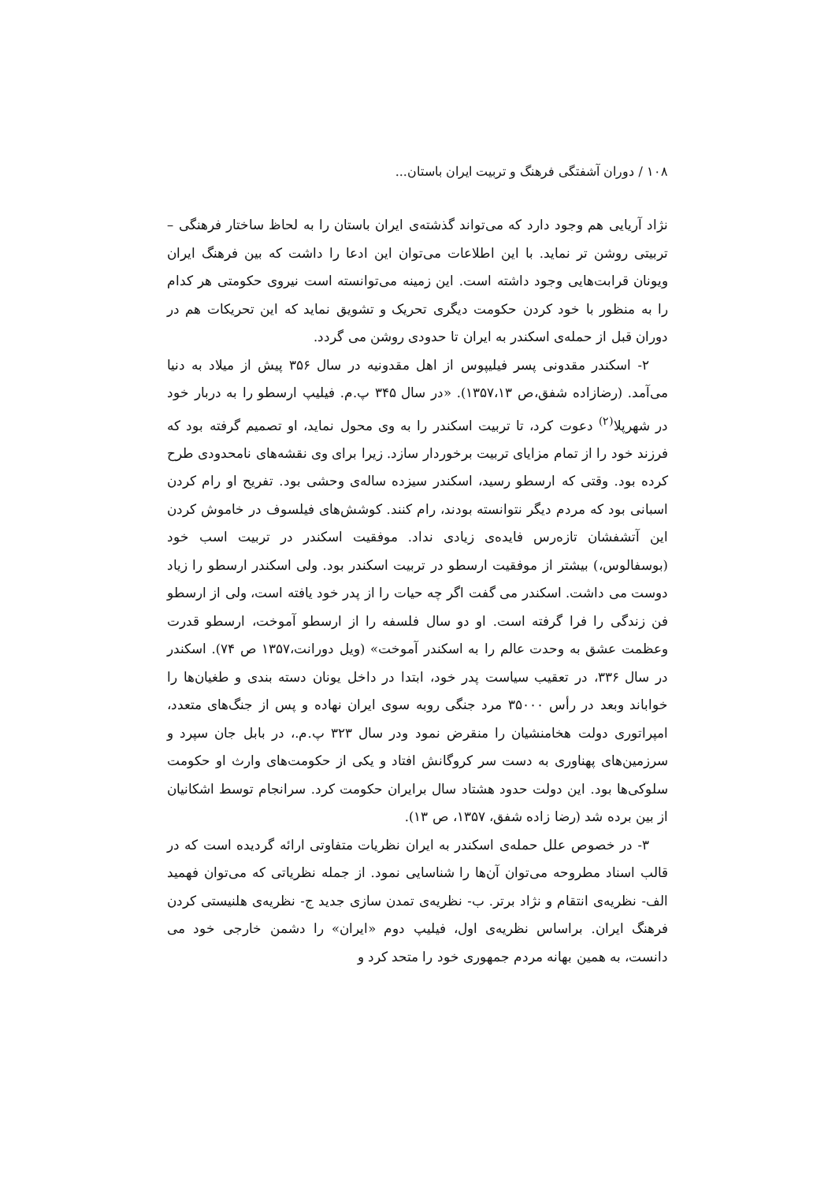۱۰۸ / دوران آشفتگی فرهنگ و تربیت ایران باستان...
نژاد آریایی هم وجود دارد که می‌تواند گذشته‌ی ایران باستان را به لحاظ ساختار فرهنگی –تربیتی روشن تر نماید. با این اطلاعات می‌توان این ادعا را داشت که بین فرهنگ ایران ویونان قرابت‌هایی وجود داشته است. این زمینه می‌توانسته است نیروی حکومتی هر کدام را به منظور با خود کردن حکومت دیگری تحریک و تشویق نماید که این تحریکات هم در دوران قبل از حمله‌ی اسکندر به ایران تا حدودی روشن می گردد.
۲- اسکندر مقدونی پسر فیلیپوس از اهل مقدونیه در سال ۳۵۶ پیش از میلاد به دنیا می‌آمد. (رضازاده شفق،ص ۱۳۵۷،۱۳). «در سال ۳۴۵ پ.م. فیلیپ ارسطو را به دربار خود در شهرپلا<sup>(۲)</sup> دعوت کرد، تا تربیت اسکندر را به وی محول نماید، او تصمیم گرفته بود که فرزند خود را از تمام مزایای تربیت برخوردار سازد. زیرا برای وی نقشه‌های نامحدودی طرح کرده بود. وقتی که ارسطو رسید، اسکندر سیزده ساله‌ی وحشی بود. تفریح او رام کردن اسبانی بود که مردم دیگر نتوانسته بودند، رام کنند. کوشش‌های فیلسوف در خاموش کردن این آتشفشان تازه‌رس فایده‌ی زیادی نداد. موفقیت اسکندر در تربیت اسب خود (بوسفالوس،) بیشتر از موفقیت ارسطو در تربیت اسکندر بود. ولی اسکندر ارسطو را زیاد دوست می داشت. اسکندر می گفت اگر چه حیات را از پدر خود یافته است، ولی از ارسطو فن زندگی را فرا گرفته است. او دو سال فلسفه را از ارسطو آموخت، ارسطو قدرت وعظمت عشق به وحدت عالم را به اسکندر آموخت» (ویل دورانت،۱۳۵۷ ص ۷۴). اسکندر در سال ۳۳۶، در تعقیب سیاست پدر خود، ابتدا در داخل یونان دسته بندی و طغیان‌ها را خواباند وبعد در رأس ۳۵۰۰۰ مرد جنگی روبه سوی ایران نهاده و پس از جنگ‌های متعدد، امپراتوری دولت هخامنشیان را منقرض نمود ودر سال ۳۲۳ پ.م.، در بابل جان سپرد و سرزمین‌های پهناوری به دست سر کروگانش افتاد و یکی از حکومت‌های وارث او حکومت سلوکی‌ها بود. این دولت حدود هشتاد سال برایران حکومت کرد. سرانجام توسط اشکانیان از بین برده شد (رضا زاده شفق، ۱۳۵۷، ص ۱۳).
۳- در خصوص علل حمله‌ی اسکندر به ایران نظریات متفاوتی ارائه گردیده است که در قالب اسناد مطروحه می‌توان آن‌ها را شناسایی نمود. از جمله نظریاتی که می‌توان فهمید الف- نظریه‌ی انتقام و نژاد برتر. ب- نظریه‌ی تمدن سازی جدید ج- نظریه‌ی هلنیستی کردن فرهنگ ایران. براساس نظریه‌ی اول، فیلیپ دوم «ایران» را دشمن خارجی خود می دانست، به همین بهانه مردم جمهوری خود را متحد کرد و